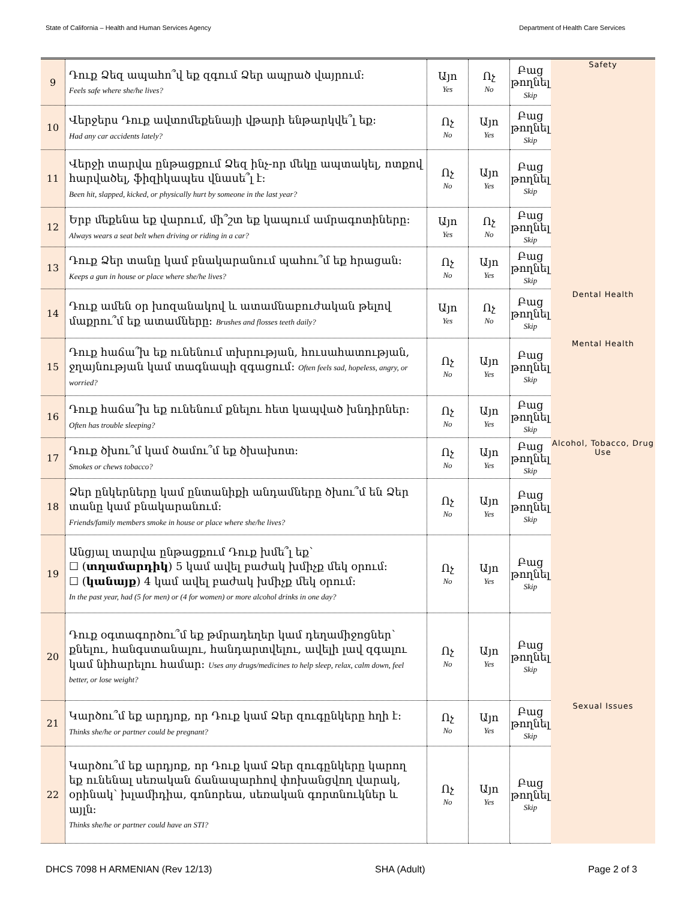State of California – Health and Human Services Agency Department of Health Care Services
| 9 | Դուք Ձեզ ապահո՞վ եք զգում Ձեր ապրած վայրում: Feels safe where she/he lives? | Այո Yes | Ոչ No | Բաց թողնել Skip | Safety |
| 10 | Վերջերս Դուք ավտոմեքենայի վթարի ենթարկվե՞լ եք: Had any car accidents lately? | Ոչ No | Այո Yes | Բաց թողնել Skip | |
| 11 | Վերջի տարվա ընթացքում Ձեզ ինչ-որ մեկը ապտակել, ոտքով հարվածել, ֆիզիկապես վնասե՞լ է: Been hit, slapped, kicked, or physically hurt by someone in the last year? | Ոչ No | Այո Yes | Բաց թողնել Skip | |
| 12 | Երբ մեքենա եք վարում, մի՞շտ եք կապում ամրագոտիները: Always wears a seat belt when driving or riding in a car? | Այո Yes | Ոչ No | Բաց թողնել Skip | |
| 13 | Դուք Ձեր տանը կամ բնակարանում պահու՞մ եք հրացան: Keeps a gun in house or place where she/he lives? | Ոչ No | Այո Yes | Բաց թողնել Skip | |
| 14 | Դուք ամեն օր խոզանակով և ատամնաբուժական թելով մաքրու՞մ եք ատամները: Brushes and flosses teeth daily? | Այո Yes | Ոչ No | Բաց թողնել Skip | Dental Health |
| 15 | Դուք հաճա՞խ եք ունենում տխրության, հուսահատության, ջղայնության կամ տագնապի զգացում: Often feels sad, hopeless, angry, or worried? | Ոչ No | Այո Yes | Բաց թողնել Skip | Mental Health |
| 16 | Դուք հաճա՞խ եք ունենում քնելու հետ կապված խնդիրներ: Often has trouble sleeping? | Ոչ No | Այո Yes | Բաց թողնել Skip | |
| 17 | Դուք ծխու՞մ կամ ծամու՞մ եք ծխախոտ: Smokes or chews tobacco? | Ոչ No | Այո Yes | Բաց թողնել Skip | Alcohol, Tobacco, Drug Use |
| 18 | Ձեր ընկերները կամ ընտանիքի անդամները ծխու՞մ են Ձեր տանը կամ բնակարանում: Friends/family members smoke in house or place where she/he lives? | Ոչ No | Այո Yes | Բաց թողնել Skip | |
| 19 | Անցյալ տարվա ընթացքում Դուք խմե՞լ եք՝ ☐ ( տղամարդիկ ) 5 կամ ավել բաժակ խմիչք մեկ օրում: ☐ ( կանայք ) 4 կամ ավել բաժակ խմիչք մեկ օրում: In the past year, had (5 for men) or (4 for women) or more alcohol drinks in one day? | Ոչ No | Այո Yes | Բաց թողնել Skip | |
| 20 | Դուք օգտագործու՞մ եք թմրադեղեր կամ դեղամիջոցներ՝ քնելու, հանգստանալու, հանդարտվելու, ավելի լավ զգալու կամ նիհարելու համար: Uses any drugs/medicines to help sleep, relax, calm down, feel better, or lose weight? | Ոչ No | Այո Yes | Բաց թողնել Skip | |
| 21 | Կարծու՞մ եք արդյոք, որ Դուք կամ Ձեր զուգընկերը հղի է: Thinks she/he or partner could be pregnant? | Ոչ No | Այո Yes | Բաց թողնել Skip | Sexual Issues |
| 22 | Կարծու՞մ եք արդյոք, որ Դուք կամ Ձեր զուգընկերը կարող եք ունենալ սեռական ճանապարհով փոխանցվող վարակ, օրինակ՝ խլամիդիա, գոնորեա, սեռական գորտնուկներ և այլն: Thinks she/he or partner could have an STI? | Ոչ No | Այո Yes | Բաց թողնել Skip | |
DHCS 7098 H ARMENIAN (Rev 12/13) SHA (Adult) Page 2 of 3